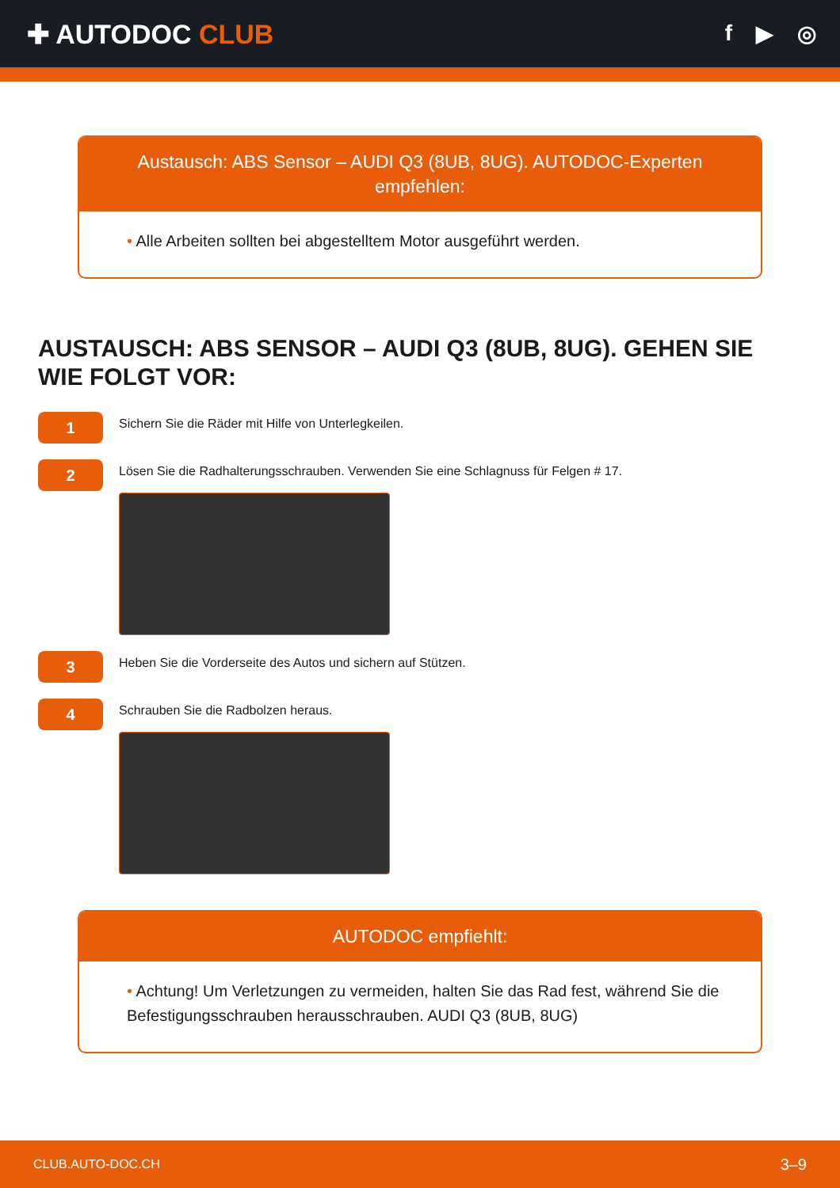✚ AUTODOC CLUB
f ▶ ◎
Austausch: ABS Sensor – AUDI Q3 (8UB, 8UG). AUTODOC-Experten empfehlen:
• Alle Arbeiten sollten bei abgestelltem Motor ausgeführt werden.
AUSTAUSCH: ABS SENSOR – AUDI Q3 (8UB, 8UG). GEHEN SIE WIE FOLGT VOR:
1
Sichern Sie die Räder mit Hilfe von Unterlegkeilen.
2
Lösen Sie die Radhalterungsschrauben. Verwenden Sie eine Schlagnuss für Felgen # 17.
3
Heben Sie die Vorderseite des Autos und sichern auf Stützen.
4
Schrauben Sie die Radbolzen heraus.
AUTODOC empfiehlt:
• Achtung! Um Verletzungen zu vermeiden, halten Sie das Rad fest, während Sie die Befestigungsschrauben herausschrauben. AUDI Q3 (8UB, 8UG)
CLUB.AUTO-DOC.CH 3–9